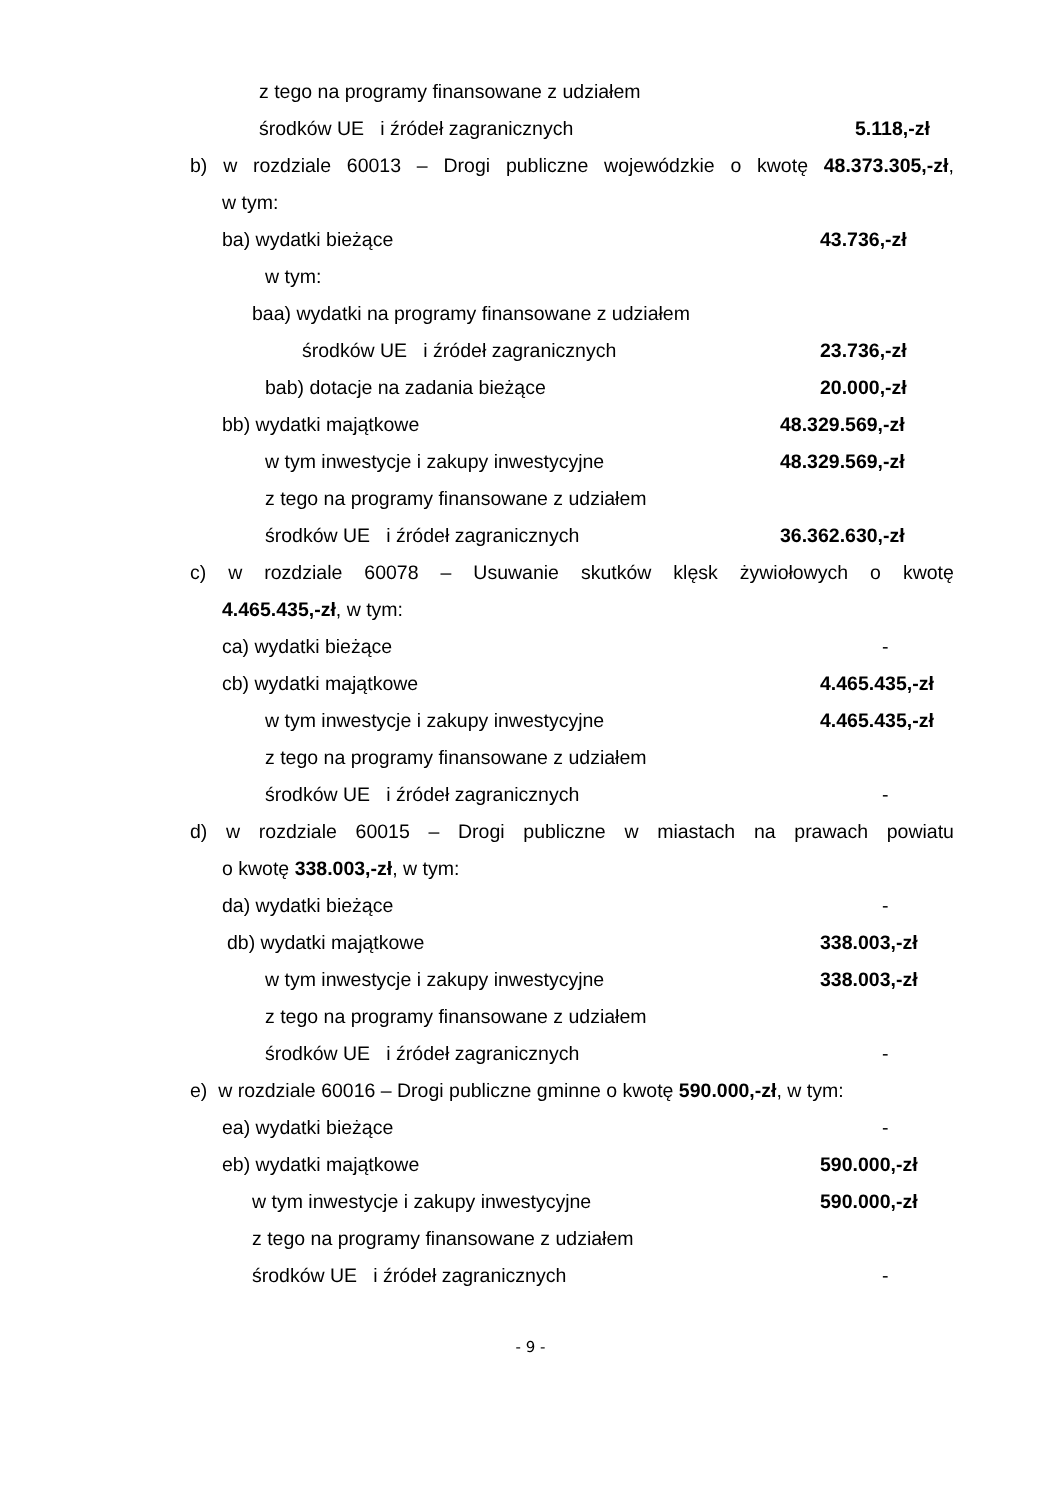z tego na programy finansowane z udziałem
środków UE i źródeł zagranicznych 5.118,-zł
b) w rozdziale 60013 – Drogi publiczne wojewódzkie o kwotę 48.373.305,-zł,
w tym: ba) wydatki bieżące 43.736,-zł
w tym:
baa) wydatki na programy finansowane z udziałem
środków UE i źródeł zagranicznych 23.736,-zł
bab) dotacje na zadania bieżące 20.000,-zł
bb) wydatki majątkowe 48.329.569,-zł
w tym inwestycje i zakupy inwestycyjne 48.329.569,-zł
z tego na programy finansowane z udziałem
środków UE i źródeł zagranicznych 36.362.630,-zł
c) w rozdziale 60078 – Usuwanie skutków klęsk żywiołowych o kwotę 4.465.435,-zł, w tym: ca) wydatki bieżące -
cb) wydatki majątkowe 4.465.435,-zł
w tym inwestycje i zakupy inwestycyjne 4.465.435,-zł
z tego na programy finansowane z udziałem
środków UE i źródeł zagranicznych -
d) w rozdziale 60015 – Drogi publiczne w miastach na prawach powiatu
o kwotę 338.003,-zł, w tym: da) wydatki bieżące -
db) wydatki majątkowe 338.003,-zł
w tym inwestycje i zakupy inwestycyjne 338.003,-zł
z tego na programy finansowane z udziałem
środków UE i źródeł zagranicznych -
e) w rozdziale 60016 – Drogi publiczne gminne o kwotę 590.000,-zł, w tym:
ea) wydatki bieżące -
eb) wydatki majątkowe 590.000,-zł
w tym inwestycje i zakupy inwestycyjne 590.000,-zł
z tego na programy finansowane z udziałem
środków UE i źródeł zagranicznych -
- 9 -